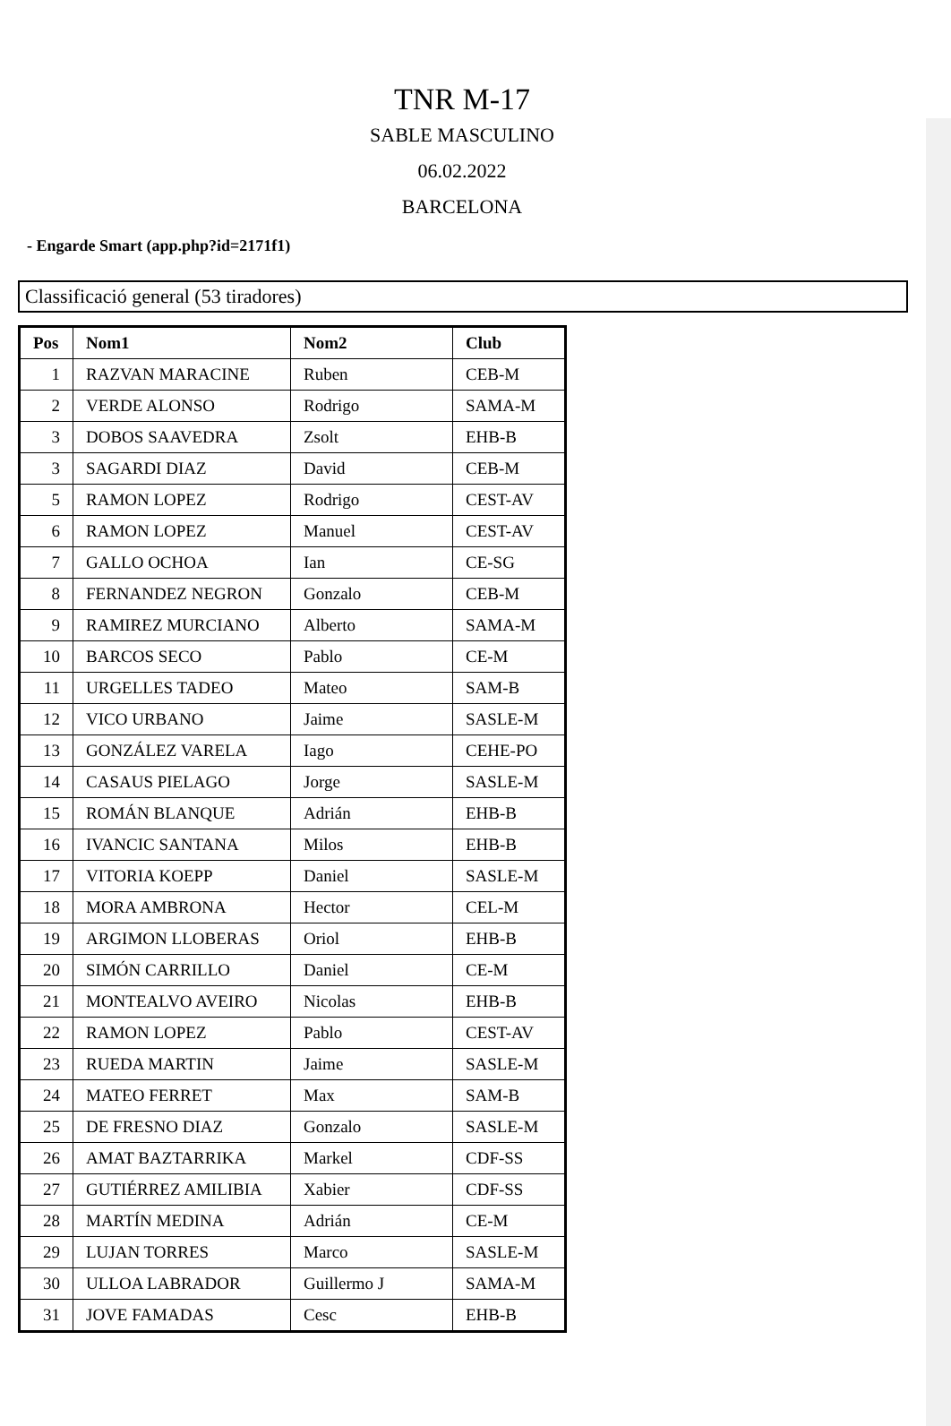TNR M-17
SABLE MASCULINO
06.02.2022
BARCELONA
- Engarde Smart (app.php?id=2171f1)
Classificació general (53 tiradores)
| Pos | Nom1 | Nom2 | Club |
| --- | --- | --- | --- |
| 1 | RAZVAN MARACINE | Ruben | CEB-M |
| 2 | VERDE ALONSO | Rodrigo | SAMA-M |
| 3 | DOBOS SAAVEDRA | Zsolt | EHB-B |
| 3 | SAGARDI DIAZ | David | CEB-M |
| 5 | RAMON LOPEZ | Rodrigo | CEST-AV |
| 6 | RAMON LOPEZ | Manuel | CEST-AV |
| 7 | GALLO OCHOA | Ian | CE-SG |
| 8 | FERNANDEZ NEGRON | Gonzalo | CEB-M |
| 9 | RAMIREZ MURCIANO | Alberto | SAMA-M |
| 10 | BARCOS SECO | Pablo | CE-M |
| 11 | URGELLES TADEO | Mateo | SAM-B |
| 12 | VICO URBANO | Jaime | SASLE-M |
| 13 | GONZÁLEZ VARELA | Iago | CEHE-PO |
| 14 | CASAUS PIELAGO | Jorge | SASLE-M |
| 15 | ROMÁN BLANQUE | Adrián | EHB-B |
| 16 | IVANCIC SANTANA | Milos | EHB-B |
| 17 | VITORIA KOEPP | Daniel | SASLE-M |
| 18 | MORA AMBRONA | Hector | CEL-M |
| 19 | ARGIMON LLOBERAS | Oriol | EHB-B |
| 20 | SIMÓN CARRILLO | Daniel | CE-M |
| 21 | MONTEALVO AVEIRO | Nicolas | EHB-B |
| 22 | RAMON LOPEZ | Pablo | CEST-AV |
| 23 | RUEDA MARTIN | Jaime | SASLE-M |
| 24 | MATEO FERRET | Max | SAM-B |
| 25 | DE FRESNO DIAZ | Gonzalo | SASLE-M |
| 26 | AMAT BAZTARRIKA | Markel | CDF-SS |
| 27 | GUTIÉRREZ AMILIBIA | Xabier | CDF-SS |
| 28 | MARTÍN MEDINA | Adrián | CE-M |
| 29 | LUJAN TORRES | Marco | SASLE-M |
| 30 | ULLOA LABRADOR | Guillermo J | SAMA-M |
| 31 | JOVE FAMADAS | Cesc | EHB-B |